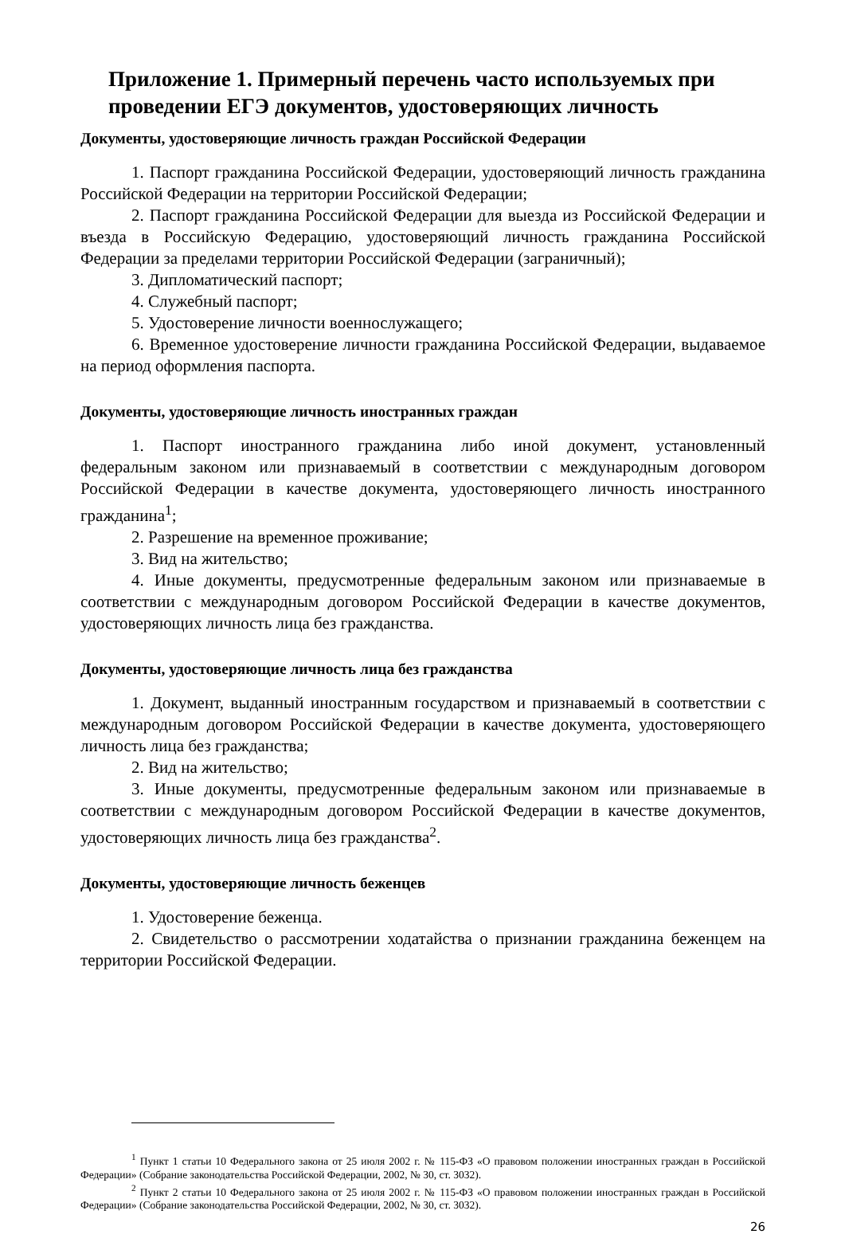Приложение 1. Примерный перечень часто используемых при проведении ЕГЭ документов, удостоверяющих личность
Документы, удостоверяющие личность граждан Российской Федерации
1. Паспорт гражданина Российской Федерации, удостоверяющий личность гражданина Российской Федерации на территории Российской Федерации;
2. Паспорт гражданина Российской Федерации для выезда из Российской Федерации и въезда в Российскую Федерацию, удостоверяющий личность гражданина Российской Федерации за пределами территории Российской Федерации (заграничный);
3. Дипломатический паспорт;
4. Служебный паспорт;
5. Удостоверение личности военнослужащего;
6. Временное удостоверение личности гражданина Российской Федерации, выдаваемое на период оформления паспорта.
Документы, удостоверяющие личность иностранных граждан
1. Паспорт иностранного гражданина либо иной документ, установленный федеральным законом или признаваемый в соответствии с международным договором Российской Федерации в качестве документа, удостоверяющего личность иностранного гражданина<sup>1</sup>;
2. Разрешение на временное проживание;
3. Вид на жительство;
4. Иные документы, предусмотренные федеральным законом или признаваемые в соответствии с международным договором Российской Федерации в качестве документов, удостоверяющих личность лица без гражданства.
Документы, удостоверяющие личность лица без гражданства
1. Документ, выданный иностранным государством и признаваемый в соответствии с международным договором Российской Федерации в качестве документа, удостоверяющего личность лица без гражданства;
2. Вид на жительство;
3. Иные документы, предусмотренные федеральным законом или признаваемые в соответствии с международным договором Российской Федерации в качестве документов, удостоверяющих личность лица без гражданства<sup>2</sup>.
Документы, удостоверяющие личность беженцев
1. Удостоверение беженца.
2. Свидетельство о рассмотрении ходатайства о признании гражданина беженцем на территории Российской Федерации.
<sup>1</sup> Пункт 1 статьи 10 Федерального закона от 25 июля 2002 г. № 115-ФЗ «О правовом положении иностранных граждан в Российской Федерации» (Собрание законодательства Российской Федерации, 2002, № 30, ст. 3032).
<sup>2</sup> Пункт 2 статьи 10 Федерального закона от 25 июля 2002 г. № 115-ФЗ «О правовом положении иностранных граждан в Российской Федерации» (Собрание законодательства Российской Федерации, 2002, № 30, ст. 3032).
26